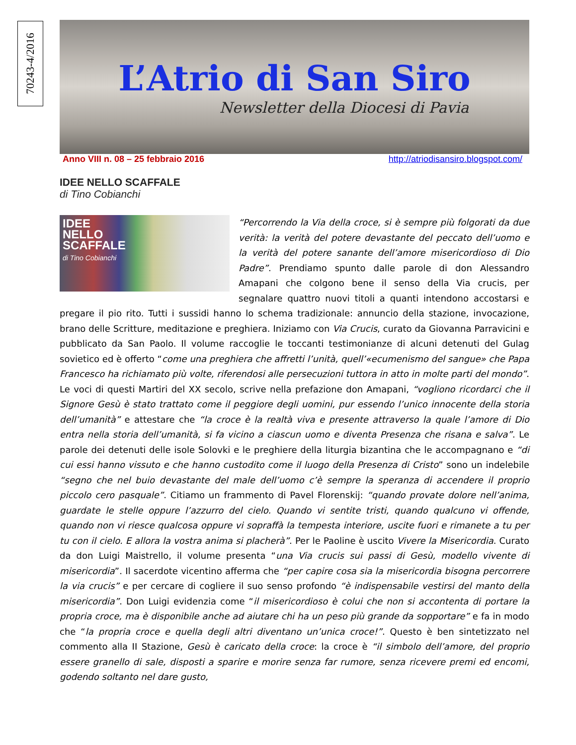70243-4/2016
L’Atrio di San Siro
Newsletter della Diocesi di Pavia
Anno VIII n. 08 – 25 febbraio 2016 http://atriodisansiro.blogspot.com/
IDEE NELLO SCAFFALE
di Tino Cobianchi
IDEE
NELLO
SCAFFALE
di Tino Cobianchi
“Percorrendo la Via della croce, si è sempre più folgorati da due verità: la verità del potere devastante del peccato dell’uomo e la verità del potere sanante dell’amore misericordioso di Dio Padre”. Prendiamo spunto dalle parole di don Alessandro Amapani che colgono bene il senso della Via crucis, per segnalare quattro nuovi titoli a quanti intendono accostarsi e pregare il pio rito. Tutti i sussidi hanno lo schema tradizionale: annuncio della stazione, invocazione, brano delle Scritture, meditazione e preghiera. Iniziamo con Via Crucis, curato da Giovanna Parravicini e pubblicato da San Paolo. Il volume raccoglie le toccanti testimonianze di alcuni detenuti del Gulag sovietico ed è offerto “come una preghiera che affretti l’unità, quell’«ecumenismo del sangue» che Papa Francesco ha richiamato più volte, riferendosi alle persecuzioni tuttora in atto in molte parti del mondo”. Le voci di questi Martiri del XX secolo, scrive nella prefazione don Amapani, “vogliono ricordarci che il Signore Gesù è stato trattato come il peggiore degli uomini, pur essendo l’unico innocente della storia dell’umanità” e attestare che “la croce è la realtà viva e presente attraverso la quale l’amore di Dio entra nella storia dell’umanità, si fa vicino a ciascun uomo e diventa Presenza che risana e salva”. Le parole dei detenuti delle isole Solovki e le preghiere della liturgia bizantina che le accompagnano e “di cui essi hanno vissuto e che hanno custodito come il luogo della Presenza di Cristo” sono un indelebile “segno che nel buio devastante del male dell’uomo c’è sempre la speranza di accendere il proprio piccolo cero pasquale”. Citiamo un frammento di Pavel Florenskij: “quando provate dolore nell’anima, guardate le stelle oppure l’azzurro del cielo. Quando vi sentite tristi, quando qualcuno vi offende, quando non vi riesce qualcosa oppure vi sopraffà la tempesta interiore, uscite fuori e rimanete a tu per tu con il cielo. E allora la vostra anima si placherà”. Per le Paoline è uscito Vivere la Misericordia. Curato da don Luigi Maistrello, il volume presenta “una Via crucis sui passi di Gesù, modello vivente di misericordia”. Il sacerdote vicentino afferma che “per capire cosa sia la misericordia bisogna percorrere la via crucis” e per cercare di cogliere il suo senso profondo “è indispensabile vestirsi del manto della misericordia”. Don Luigi evidenzia come “il misericordioso è colui che non si accontenta di portare la propria croce, ma è disponibile anche ad aiutare chi ha un peso più grande da sopportare” e fa in modo che “la propria croce e quella degli altri diventano un’unica croce!”. Questo è ben sintetizzato nel commento alla II Stazione, Gesù è caricato della croce: la croce è “il simbolo dell’amore, del proprio essere granello di sale, disposti a sparire e morire senza far rumore, senza ricevere premi ed encomi, godendo soltanto nel dare gusto,